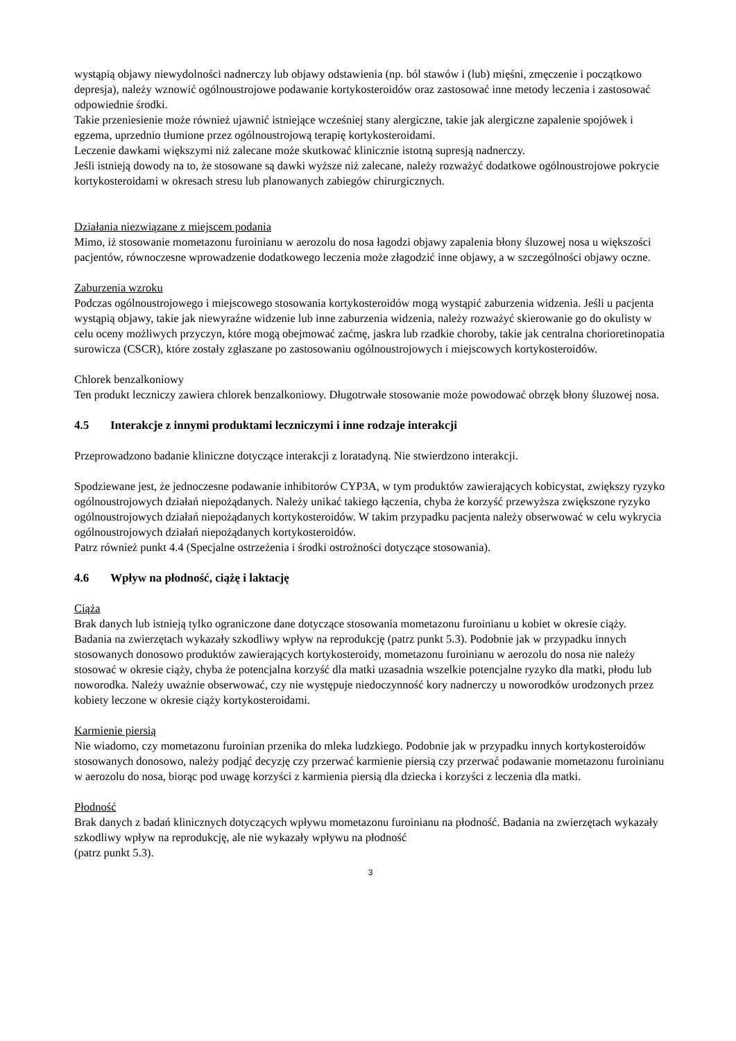wystąpią objawy niewydolności nadnerczy lub objawy odstawienia (np. ból stawów i (lub) mięśni, zmęczenie i początkowo depresja), należy wznowić ogólnoustrojowe podawanie kortykosteroidów oraz zastosować inne metody leczenia i zastosować odpowiednie środki.
Takie przeniesienie może również ujawnić istniejące wcześniej stany alergiczne, takie jak alergiczne zapalenie spojówek i egzema, uprzednio tłumione przez ogólnoustrojową terapię kortykosteroidami.
Leczenie dawkami większymi niż zalecane może skutkować klinicznie istotną supresją nadnerczy.
Jeśli istnieją dowody na to, że stosowane są dawki wyższe niż zalecane, należy rozważyć dodatkowe ogólnoustrojowe pokrycie kortykosteroidami w okresach stresu lub planowanych zabiegów chirurgicznych.
Działania niezwiązane z miejscem podania
Mimo, iż stosowanie mometazonu furoinianu w aerozolu do nosa łagodzi objawy zapalenia błony śluzowej nosa u większości pacjentów, równoczesne wprowadzenie dodatkowego leczenia może złagodzić inne objawy, a w szczególności objawy oczne.
Zaburzenia wzroku
Podczas ogólnoustrojowego i miejscowego stosowania kortykosteroidów mogą wystąpić zaburzenia widzenia. Jeśli u pacjenta wystąpią objawy, takie jak niewyraźne widzenie lub inne zaburzenia widzenia, należy rozważyć skierowanie go do okulisty w celu oceny możliwych przyczyn, które mogą obejmować zaćmę, jaskra lub rzadkie choroby, takie jak centralna chorioretinopatia surowicza (CSCR), które zostały zgłaszane po zastosowaniu ogólnoustrojowych i miejscowych kortykosteroidów.
Chlorek benzalkoniowy
Ten produkt leczniczy zawiera chlorek benzalkoniowy. Długotrwałe stosowanie może powodować obrzęk błony śluzowej nosa.
4.5 Interakcje z innymi produktami leczniczymi i inne rodzaje interakcji
Przeprowadzono badanie kliniczne dotyczące interakcji z loratadyną. Nie stwierdzono interakcji.
Spodziewane jest, że jednoczesne podawanie inhibitorów CYP3A, w tym produktów zawierających kobicystat, zwiększy ryzyko ogólnoustrojowych działań niepożądanych. Należy unikać takiego łączenia, chyba że korzyść przewyższa zwiększone ryzyko ogólnoustrojowych działań niepożądanych kortykosteroidów. W takim przypadku pacjenta należy obserwować w celu wykrycia ogólnoustrojowych działań niepożądanych kortykosteroidów.
Patrz również punkt 4.4 (Specjalne ostrzeżenia i środki ostrożności dotyczące stosowania).
4.6 Wpływ na płodność, ciążę i laktację
Ciąża
Brak danych lub istnieją tylko ograniczone dane dotyczące stosowania mometazonu furoinianu u kobiet w okresie ciąży. Badania na zwierzętach wykazały szkodliwy wpływ na reprodukcję (patrz punkt 5.3). Podobnie jak w przypadku innych stosowanych donosowo produktów zawierających kortykosteroidy, mometazonu furoinianu w aerozolu do nosa nie należy stosować w okresie ciąży, chyba że potencjalna korzyść dla matki uzasadnia wszelkie potencjalne ryzyko dla matki, płodu lub noworodka. Należy uważnie obserwować, czy nie występuje niedoczynność kory nadnerczy u noworodków urodzonych przez kobiety leczone w okresie ciąży kortykosteroidami.
Karmienie piersią
Nie wiadomo, czy mometazonu furoinian przenika do mleka ludzkiego. Podobnie jak w przypadku innych kortykosteroidów stosowanych donosowo, należy podjąć decyzję czy przerwać karmienie piersią czy przerwać podawanie mometazonu furoinianu w aerozolu do nosa, biorąc pod uwagę korzyści z karmienia piersią dla dziecka i korzyści z leczenia dla matki.
Płodność
Brak danych z badań klinicznych dotyczących wpływu mometazonu furoinianu na płodność. Badania na zwierzętach wykazały szkodliwy wpływ na reprodukcję, ale nie wykazały wpływu na płodność
(patrz punkt 5.3).
3